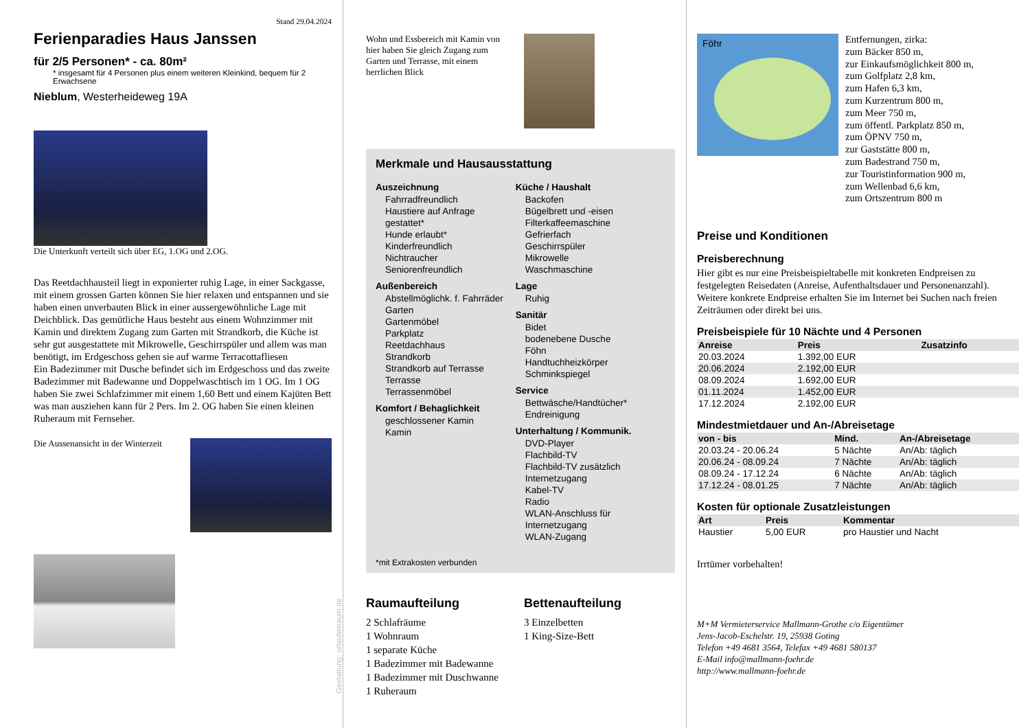Stand 29.04.2024
Ferienparadies Haus Janssen
für 2/5 Personen* - ca. 80m²
* insgesamt für 4 Personen plus einem weiteren Kleinkind, bequem für 2 Erwachsene
Nieblum, Westerheideweg 19A
Die Unterkunft verteilt sich über EG, 1.OG und 2.OG.
Das Reetdachhausteil liegt in exponierter ruhig Lage, in einer Sackgasse, mit einem grossen Garten können Sie hier relaxen und entspannen und sie haben einen unverbauten Blick in einer aussergewöhnliche Lage mit Deichblick. Das gemütliche Haus besteht aus einem Wohnzimmer mit Kamin und direktem Zugang zum Garten mit Strandkorb, die Küche ist sehr gut ausgestattete mit Mikrowelle, Geschirrspüler und allem was man benötigt, im Erdgeschoss gehen sie auf warme Terracottafliesen
Ein Badezimmer mit Dusche befindet sich im Erdgeschoss und das zweite Badezimmer mit Badewanne und Doppelwaschtisch im 1 OG. Im 1 OG haben Sie zwei Schlafzimmer mit einem 1,60 Bett und einem Kajüten Bett was man ausziehen kann für 2 Pers. Im 2. OG haben Sie einen kleinen Ruheraum mit Fernseher.
Die Aussenansicht in der Winterzeit
Gestaltung: urlaubstraum.de
Wohn und Essbereich mit Kamin von hier haben Sie gleich Zugang zum Garten und Terrasse, mit einem herrlichen Blick
Merkmale und Hausausstattung
Auszeichnung
Fahrradfreundlich
Haustiere auf Anfrage gestattet*
Hunde erlaubt*
Kinderfreundlich
Nichtraucher
Seniorenfreundlich
Außenbereich
Abstellmöglichk. f. Fahrräder
Garten
Gartenmöbel
Parkplatz
Reetdachhaus
Strandkorb
Strandkorb auf Terrasse
Terrasse
Terrassenmöbel
Komfort / Behaglichkeit
geschlossener Kamin
Kamin
Küche / Haushalt
Backofen
Bügelbrett und -eisen
Filterkaffeemaschine
Gefrierfach
Geschirrspüler
Mikrowelle
Waschmaschine
Lage
Ruhig
Sanitär
Bidet
bodenebene Dusche
Föhn
Handtuchheizkörper
Schminkspiegel
Service
Bettwäsche/Handtücher*
Endreinigung
Unterhaltung / Kommunik.
DVD-Player
Flachbild-TV
Flachbild-TV zusätzlich
Internetzugang
Kabel-TV
Radio
WLAN-Anschluss für Internetzugang
WLAN-Zugang
*mit Extrakosten verbunden
Raumaufteilung
2 Schlafräume
1 Wohnraum
1 separate Küche
1 Badezimmer mit Badewanne
1 Badezimmer mit Duschwanne
1 Ruheraum
Bettenaufteilung
3 Einzelbetten
1 King-Size-Bett
Föhr
Entfernungen, zirka:
zum Bäcker 850 m,
zur Einkaufsmöglichkeit 800 m,
zum Golfplatz 2,8 km,
zum Hafen 6,3 km,
zum Kurzentrum 800 m,
zum Meer 750 m,
zum öffentl. Parkplatz 850 m,
zum ÖPNV 750 m,
zur Gaststätte 800 m,
zum Badestrand 750 m,
zur Touristinformation 900 m,
zum Wellenbad 6,6 km,
zum Ortszentrum 800 m
Preise und Konditionen
Preisberechnung
Hier gibt es nur eine Preisbeispieltabelle mit konkreten Endpreisen zu festgelegten Reisedaten (Anreise, Aufenthaltsdauer und Personenanzahl). Weitere konkrete Endpreise erhalten Sie im Internet bei Suchen nach freien Zeiträumen oder direkt bei uns.
Preisbeispiele für 10 Nächte und 4 Personen
| Anreise | Preis | Zusatzinfo |
| --- | --- | --- |
| 20.03.2024 | 1.392,00 EUR | |
| 20.06.2024 | 2.192,00 EUR | |
| 08.09.2024 | 1.692,00 EUR | |
| 01.11.2024 | 1.452,00 EUR | |
| 17.12.2024 | 2.192,00 EUR | |
Mindestmietdauer und An-/Abreisetage
| von - bis | Mind. | An-/Abreisetage |
| --- | --- | --- |
| 20.03.24 - 20.06.24 | 5 Nächte | An/Ab: täglich |
| 20.06.24 - 08.09.24 | 7 Nächte | An/Ab: täglich |
| 08.09.24 - 17.12.24 | 6 Nächte | An/Ab: täglich |
| 17.12.24 - 08.01.25 | 7 Nächte | An/Ab: täglich |
Kosten für optionale Zusatzleistungen
| Art | Preis | Kommentar |
| --- | --- | --- |
| Haustier | 5,00 EUR | pro Haustier und Nacht |
Irrtümer vorbehalten!
M+M Vermieterservice Mallmann-Grothe c/o Eigentümer
Jens-Jacob-Eschelstr. 19, 25938 Goting
Telefon +49 4681 3564, Telefax +49 4681 580137
E-Mail info@mallmann-foehr.de
http://www.mallmann-foehr.de